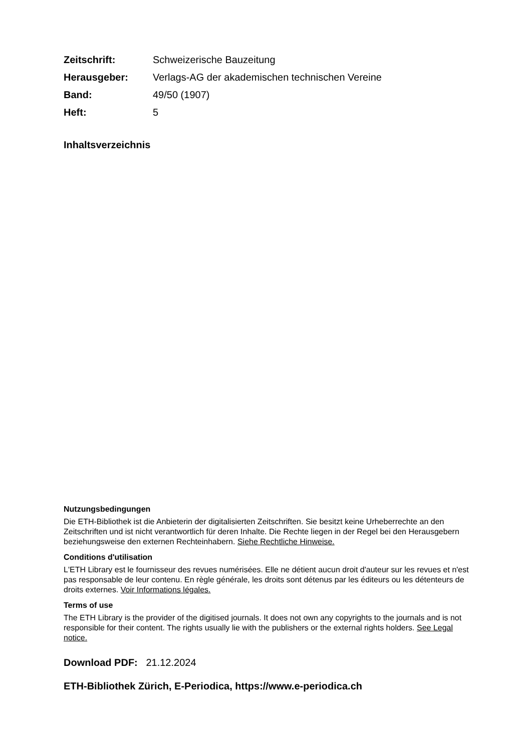Zeitschrift: Schweizerische Bauzeitung Herausgeber: Verlags-AG der akademischen technischen Vereine Band: 49/50 (1907) Heft: 5
Inhaltsverzeichnis
Nutzungsbedingungen
Die ETH-Bibliothek ist die Anbieterin der digitalisierten Zeitschriften. Sie besitzt keine Urheberrechte an den Zeitschriften und ist nicht verantwortlich für deren Inhalte. Die Rechte liegen in der Regel bei den Herausgebern beziehungsweise den externen Rechteinhabern. Siehe Rechtliche Hinweise.
Conditions d'utilisation
L'ETH Library est le fournisseur des revues numérisées. Elle ne détient aucun droit d'auteur sur les revues et n'est pas responsable de leur contenu. En règle générale, les droits sont détenus par les éditeurs ou les détenteurs de droits externes. Voir Informations légales.
Terms of use
The ETH Library is the provider of the digitised journals. It does not own any copyrights to the journals and is not responsible for their content. The rights usually lie with the publishers or the external rights holders. See Legal notice.
Download PDF: 21.12.2024
ETH-Bibliothek Zürich, E-Periodica, https://www.e-periodica.ch